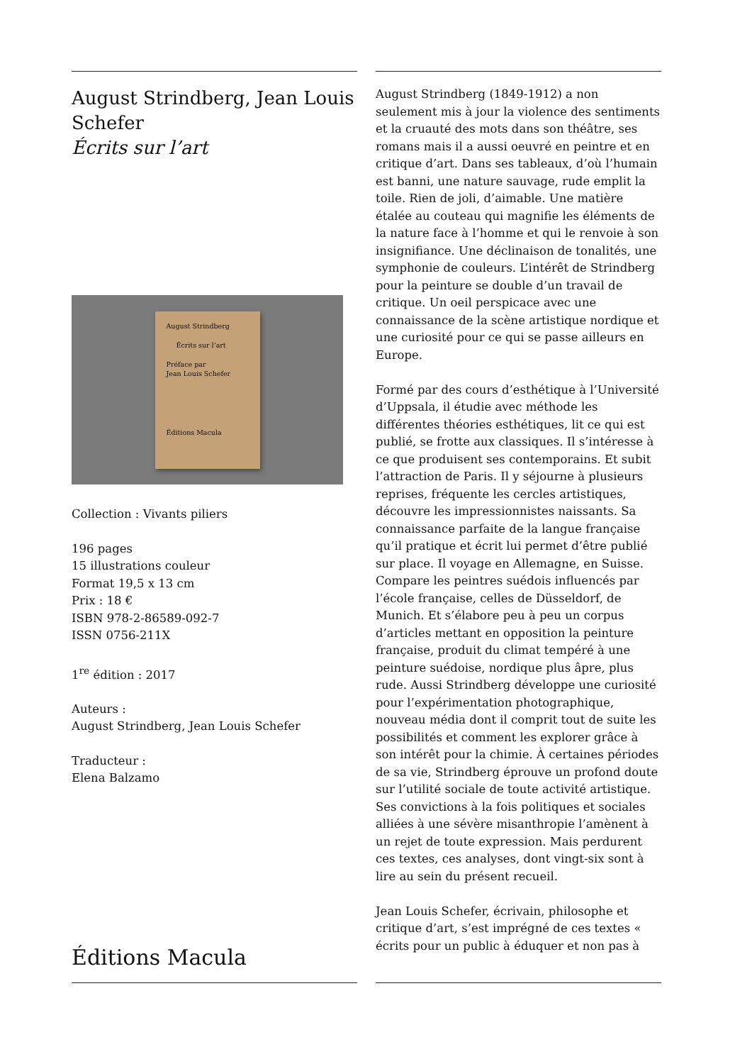August Strindberg, Jean Louis Schefer
Écrits sur l’art
August Strindberg
Écrits sur l’art
Préface par
Jean Louis Schefer
Éditions Macula
Collection : Vivants piliers
196 pages
15 illustrations couleur
Format 19,5 x 13 cm
Prix : 18 €
ISBN 978-2-86589-092-7
ISSN 0756-211X
1<sup>re</sup> édition : 2017
Auteurs :
August Strindberg, Jean Louis Schefer
Traducteur :
Elena Balzamo
Éditions Macula
August Strindberg (1849-1912) a non seulement mis à jour la violence des sentiments et la cruauté des mots dans son théâtre, ses romans mais il a aussi oeuvré en peintre et en critique d’art. Dans ses tableaux, d’où l’humain est banni, une nature sauvage, rude emplit la toile. Rien de joli, d’aimable. Une matière étalée au couteau qui magnifie les éléments de la nature face à l’homme et qui le renvoie à son insignifiance. Une déclinaison de tonalités, une symphonie de couleurs. L’intérêt de Strindberg pour la peinture se double d’un travail de critique. Un oeil perspicace avec une connaissance de la scène artistique nordique et une curiosité pour ce qui se passe ailleurs en Europe.
Formé par des cours d’esthétique à l’Université d’Uppsala, il étudie avec méthode les différentes théories esthétiques, lit ce qui est publié, se frotte aux classiques. Il s’intéresse à ce que produisent ses contemporains. Et subit l’attraction de Paris. Il y séjourne à plusieurs reprises, fréquente les cercles artistiques, découvre les impressionnistes naissants. Sa connaissance parfaite de la langue française qu’il pratique et écrit lui permet d’être publié sur place. Il voyage en Allemagne, en Suisse. Compare les peintres suédois influencés par l’école française, celles de Düsseldorf, de Munich. Et s’élabore peu à peu un corpus d’articles mettant en opposition la peinture française, produit du climat tempéré à une peinture suédoise, nordique plus âpre, plus rude. Aussi Strindberg développe une curiosité pour l’expérimentation photographique, nouveau média dont il comprit tout de suite les possibilités et comment les explorer grâce à son intérêt pour la chimie. À certaines périodes de sa vie, Strindberg éprouve un profond doute sur l’utilité sociale de toute activité artistique. Ses convictions à la fois politiques et sociales alliées à une sévère misanthropie l’amènent à un rejet de toute expression. Mais perdurent ces textes, ces analyses, dont vingt-six sont à lire au sein du présent recueil.
Jean Louis Schefer, écrivain, philosophe et critique d’art, s’est imprégné de ces textes « écrits pour un public à éduquer et non pas à